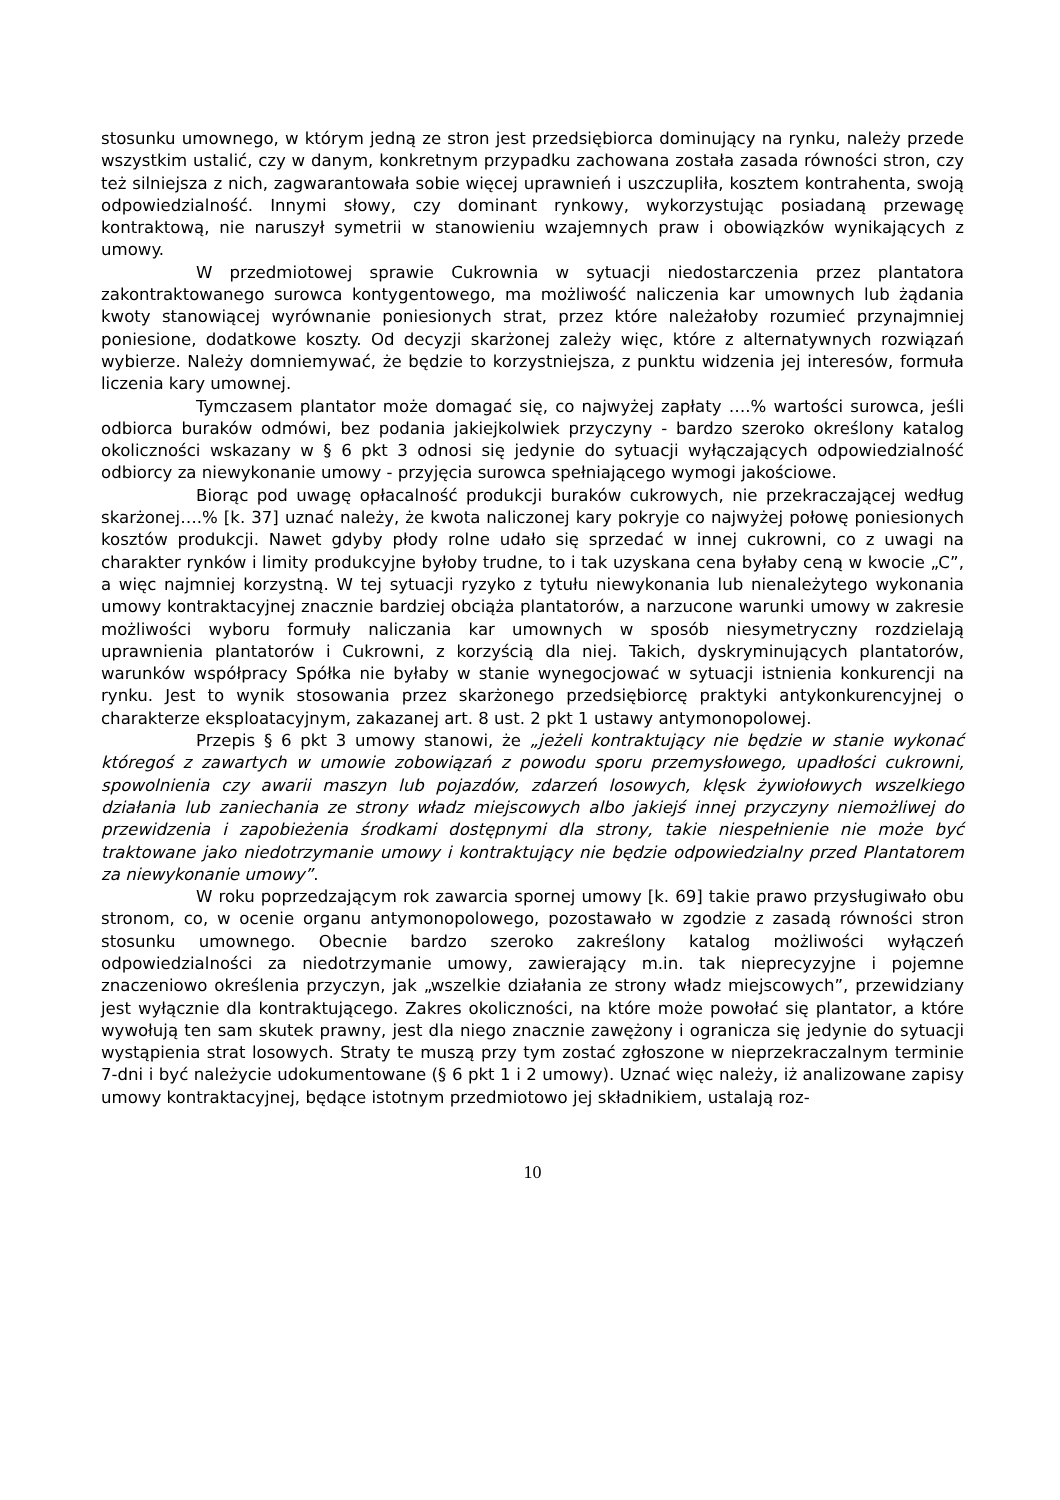stosunku umownego, w którym jedną ze stron jest przedsiębiorca dominujący na rynku, należy przede wszystkim ustalić, czy w danym, konkretnym przypadku zachowana została zasada równości stron, czy też silniejsza z nich, zagwarantowała sobie więcej uprawnień i uszczupliła, kosztem kontrahenta, swoją odpowiedzialność. Innymi słowy, czy dominant rynkowy, wykorzystując posiadaną przewagę kontraktową, nie naruszył symetrii w stanowieniu wzajemnych praw i obowiązków wynikających z umowy.
W przedmiotowej sprawie Cukrownia w sytuacji niedostarczenia przez plantatora zakontraktowanego surowca kontygentowego, ma możliwość naliczenia kar umownych lub żądania kwoty stanowiącej wyrównanie poniesionych strat, przez które należałoby rozumieć przynajmniej poniesione, dodatkowe koszty. Od decyzji skarżonej zależy więc, które z alternatywnych rozwiązań wybierze. Należy domniemywać, że będzie to korzystniejsza, z punktu widzenia jej interesów, formuła liczenia kary umownej.
Tymczasem plantator może domagać się, co najwyżej zapłaty ….% wartości surowca, jeśli odbiorca buraków odmówi, bez podania jakiejkolwiek przyczyny - bardzo szeroko określony katalog okoliczności wskazany w § 6 pkt 3 odnosi się jedynie do sytuacji wyłączających odpowiedzialność odbiorcy za niewykonanie umowy - przyjęcia surowca spełniającego wymogi jakościowe.
Biorąc pod uwagę opłacalność produkcji buraków cukrowych, nie przekraczającej według skarżonej….% [k. 37] uznać należy, że kwota naliczonej kary pokryje co najwyżej połowę poniesionych kosztów produkcji. Nawet gdyby płody rolne udało się sprzedać w innej cukrowni, co z uwagi na charakter rynków i limity produkcyjne byłoby trudne, to i tak uzyskana cena byłaby ceną w kwocie „C”, a więc najmniej korzystną. W tej sytuacji ryzyko z tytułu niewykonania lub nienależytego wykonania umowy kontraktacyjnej znacznie bardziej obciąża plantatorów, a narzucone warunki umowy w zakresie możliwości wyboru formuły naliczania kar umownych w sposób niesymetryczny rozdzielają uprawnienia plantatorów i Cukrowni, z korzyścią dla niej. Takich, dyskryminujących plantatorów, warunków współpracy Spółka nie byłaby w stanie wynegocjować w sytuacji istnienia konkurencji na rynku. Jest to wynik stosowania przez skarżonego przedsiębiorcę praktyki antykonkurencyjnej o charakterze eksploatacyjnym, zakazanej art. 8 ust. 2 pkt 1 ustawy antymonopolowej.
Przepis § 6 pkt 3 umowy stanowi, że „jeżeli kontraktujący nie będzie w stanie wykonać któregoś z zawartych w umowie zobowiązań z powodu sporu przemysłowego, upadłości cukrowni, spowolnienia czy awarii maszyn lub pojazdów, zdarzeń losowych, klęsk żywiołowych wszelkiego działania lub zaniechania ze strony władz miejscowych albo jakiejś innej przyczyny niemożliwej do przewidzenia i zapobieżenia środkami dostępnymi dla strony, takie niespełnienie nie może być traktowane jako niedotrzymanie umowy i kontraktujący nie będzie odpowiedzialny przed Plantatorem za niewykonanie umowy”.
W roku poprzedzającym rok zawarcia spornej umowy [k. 69] takie prawo przysługiwało obu stronom, co, w ocenie organu antymonopolowego, pozostawało w zgodzie z zasadą równości stron stosunku umownego. Obecnie bardzo szeroko zakreślony katalog możliwości wyłączeń odpowiedzialności za niedotrzymanie umowy, zawierający m.in. tak nieprecyzyjne i pojemne znaczeniowo określenia przyczyn, jak „wszelkie działania ze strony władz miejscowych”, przewidziany jest wyłącznie dla kontraktującego. Zakres okoliczności, na które może powołać się plantator, a które wywołują ten sam skutek prawny, jest dla niego znacznie zawężony i ogranicza się jedynie do sytuacji wystąpienia strat losowych. Straty te muszą przy tym zostać zgłoszone w nieprzekraczalnym terminie 7-dni i być należycie udokumentowane (§ 6 pkt 1 i 2 umowy). Uznać więc należy, iż analizowane zapisy umowy kontraktacyjnej, będące istotnym przedmiotowo jej składnikiem, ustalają roz-
10